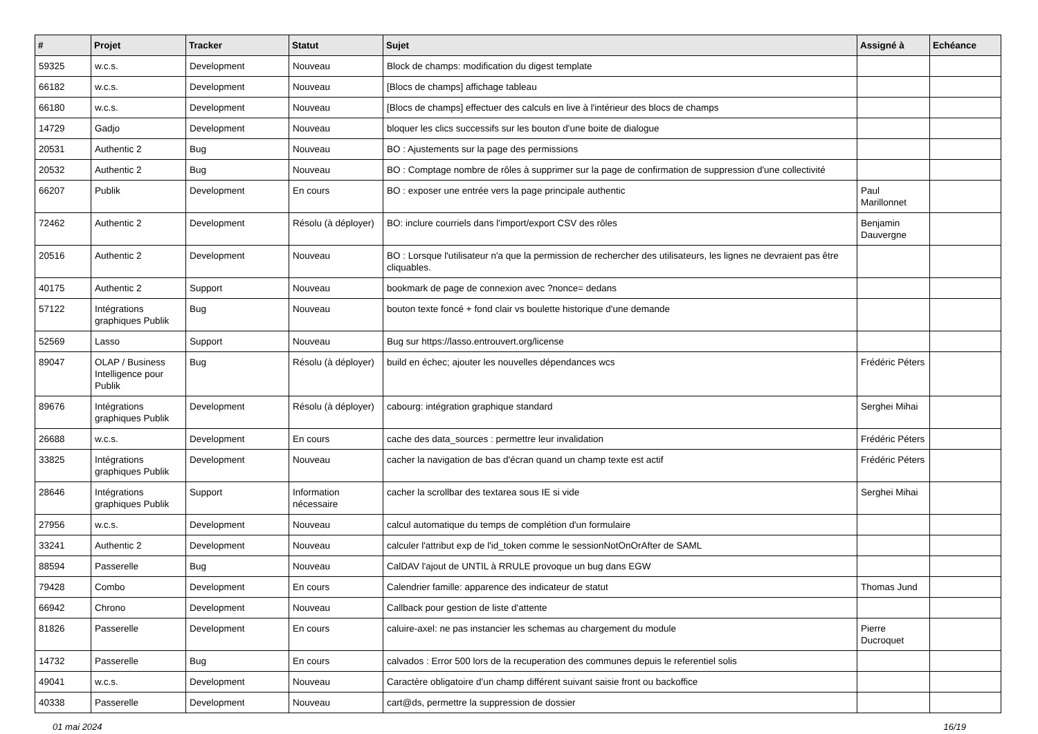| # | Projet | Tracker | Statut | Sujet | Assigné à | Echéance |
| --- | --- | --- | --- | --- | --- | --- |
| 59325 | w.c.s. | Development | Nouveau | Block de champs: modification du digest template | | |
| 66182 | w.c.s. | Development | Nouveau | [Blocs de champs] affichage tableau | | |
| 66180 | w.c.s. | Development | Nouveau | [Blocs de champs] effectuer des calculs en live à l'intérieur des blocs de champs | | |
| 14729 | Gadjo | Development | Nouveau | bloquer les clics successifs sur les bouton d'une boite de dialogue | | |
| 20531 | Authentic 2 | Bug | Nouveau | BO : Ajustements sur la page des permissions | | |
| 20532 | Authentic 2 | Bug | Nouveau | BO : Comptage nombre de rôles à supprimer sur la page de confirmation de suppression d'une collectivité | | |
| 66207 | Publik | Development | En cours | BO : exposer une entrée vers la page principale authentic | Paul Marillonnet | |
| 72462 | Authentic 2 | Development | Résolu (à déployer) | BO: inclure courriels dans l'import/export CSV des rôles | Benjamin Dauvergne | |
| 20516 | Authentic 2 | Development | Nouveau | BO : Lorsque l'utilisateur n'a que la permission de rechercher des utilisateurs, les lignes ne devraient pas être cliquables. | | |
| 40175 | Authentic 2 | Support | Nouveau | bookmark de page de connexion avec ?nonce= dedans | | |
| 57122 | Intégrations graphiques Publik | Bug | Nouveau | bouton texte foncé + fond clair vs boulette historique d'une demande | | |
| 52569 | Lasso | Support | Nouveau | Bug sur https://lasso.entrouvert.org/license | | |
| 89047 | OLAP / Business Intelligence pour Publik | Bug | Résolu (à déployer) | build en échec; ajouter les nouvelles dépendances wcs | Frédéric Péters | |
| 89676 | Intégrations graphiques Publik | Development | Résolu (à déployer) | cabourg: intégration graphique standard | Serghei Mihai | |
| 26688 | w.c.s. | Development | En cours | cache des data_sources : permettre leur invalidation | Frédéric Péters | |
| 33825 | Intégrations graphiques Publik | Development | Nouveau | cacher la navigation de bas d'écran quand un champ texte est actif | Frédéric Péters | |
| 28646 | Intégrations graphiques Publik | Support | Information nécessaire | cacher la scrollbar des textarea sous IE si vide | Serghei Mihai | |
| 27956 | w.c.s. | Development | Nouveau | calcul automatique du temps de complétion d'un formulaire | | |
| 33241 | Authentic 2 | Development | Nouveau | calculer l'attribut exp de l'id_token comme le sessionNotOnOrAfter de SAML | | |
| 88594 | Passerelle | Bug | Nouveau | CalDAV l'ajout de UNTIL à RRULE provoque un bug dans EGW | | |
| 79428 | Combo | Development | En cours | Calendrier famille: apparence des indicateur de statut | Thomas Jund | |
| 66942 | Chrono | Development | Nouveau | Callback pour gestion de liste d'attente | | |
| 81826 | Passerelle | Development | En cours | caluire-axel: ne pas instancier les schemas au chargement du module | Pierre Ducroquet | |
| 14732 | Passerelle | Bug | En cours | calvados : Error 500 lors de la recuperation des communes depuis le referentiel solis | | |
| 49041 | w.c.s. | Development | Nouveau | Caractère obligatoire d'un champ différent suivant saisie front ou backoffice | | |
| 40338 | Passerelle | Development | Nouveau | cart@ds, permettre la suppression de dossier | | |
01 mai 2024 16/19